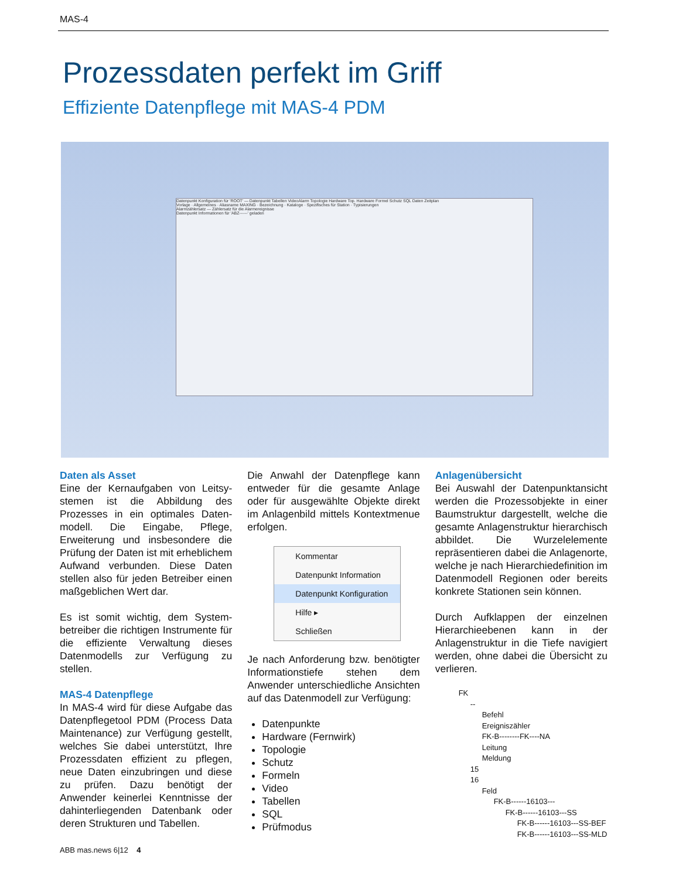MAS-4
Prozessdaten perfekt im Griff
Effiziente Datenpflege mit MAS-4 PDM
Datenpunkt Konfiguration für 'ROOT' — Datenpunkt Tabellen VideoAlarm Topologie Hardware Top. Hardware Formel Schutz SQL Daten Zeitplan
Vorlage · Allgemeines · Aliasname MAXING · Bezeichnung · Kataloge · Spezifisches für Station · Typisierungen
Alarmzählersatz — Zählersatz für die Alarmereignisse
Datenpunkt Informationen für 'ABZ------' geladen
Daten als Asset
Eine der Kernaufgaben von Leitsy­stemen ist die Abbildung des Prozesses in ein optimales Daten­modell. Die Eingabe, Pflege, Erweiter­ung und insbesondere die Prüfung der Daten ist mit erheblichem Aufwand verbunden. Diese Daten stellen also für jeden Betreiber einen maß­geblichen Wert dar.
Es ist somit wichtig, dem System­betreiber die richtigen Instrumente für die effiziente Verwaltung dieses Datenmodells zur Verfügung zu stellen.
MAS-4 Datenpflege
In MAS-4 wird für diese Aufgabe das Datenpflegetool PDM (Process Data Maintenance) zur Verfügung gestellt, welches Sie dabei unterstützt, Ihre Prozessdaten effizient zu pflegen, neue Daten einzubringen und diese zu prüfen. Dazu benötigt der Anwender keinerlei Kenntnisse der dahinter­liegenden Datenbank oder deren Strukturen und Tabellen.
Die Anwahl der Datenpflege kann entweder für die gesamte Anlage oder für ausgewählte Objekte direkt im Anlagenbild mittels Kontextmenue erfolgen.
Kommentar
Datenpunkt Information
Datenpunkt Konfiguration
Hilfe ▸
Schließen
Je nach Anforderung bzw. benötigter Informationstiefe stehen dem Anwender unterschiedliche Ansichten auf das Datenmodell zur Verfügung:
Datenpunkte
Hardware (Fernwirk)
Topologie
Schutz
Formeln
Video
Tabellen
SQL
Prüfmodus
Anlagenübersicht
Bei Auswahl der Datenpunktansicht werden die Prozessobjekte in einer Baumstruktur dargestellt, welche die gesamte Anlagenstruktur hierarchisch abbildet. Die Wurzelelemente repräsentieren dabei die Anlagenorte, welche je nach Hierarchiedefinition im Datenmodell Regionen oder bereits konkrete Stationen sein können.
Durch Aufklappen der einzelnen Hierarchieebenen kann in der Anlagenstruktur in die Tiefe navigiert werden, ohne dabei die Übersicht zu verlieren.
FK
--
Befehl
Ereigniszähler
FK-B--------FK----NA
Leitung
Meldung
15
16
Feld
FK-B------16103---
FK-B------16103---SS
FK-B------16103---SS-BEF
FK-B------16103---SS-MLD
ABB mas.news 6|12 4